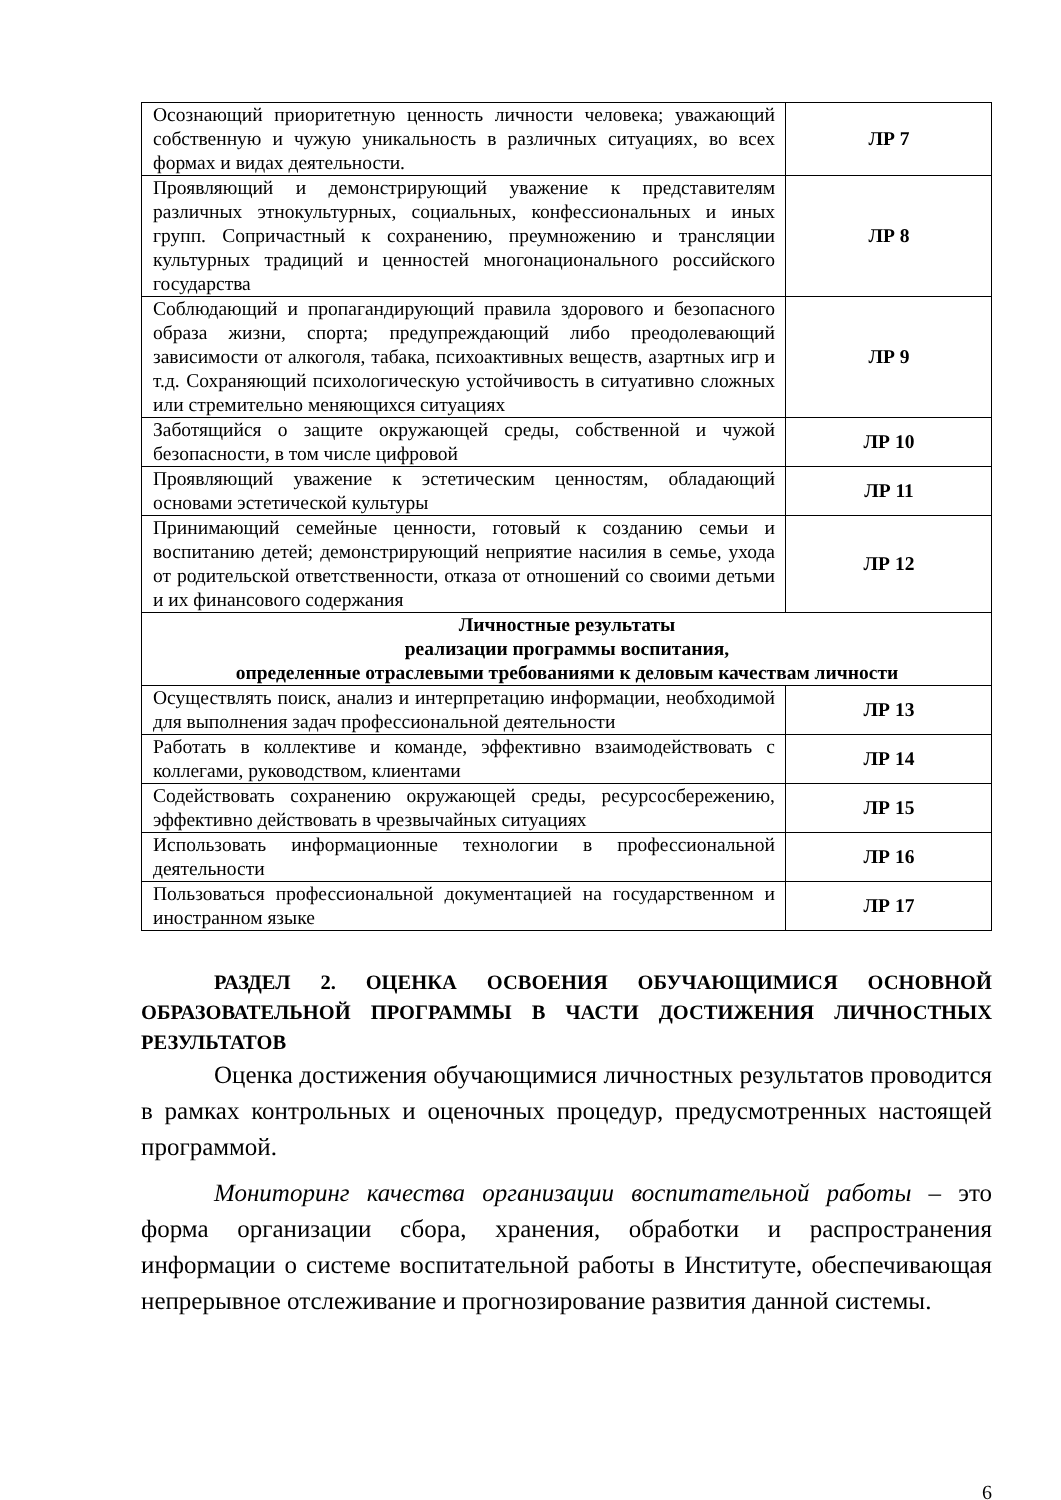| Осознающий приоритетную ценность личности человека; уважающий собственную и чужую уникальность в различных ситуациях, во всех формах и видах деятельности. | ЛР 7 |
| Проявляющий и демонстрирующий уважение к представителям различных этнокультурных, социальных, конфессиональных и иных групп. Сопричастный к сохранению, преумножению и трансляции культурных традиций и ценностей многонационального российского государства | ЛР 8 |
| Соблюдающий и пропагандирующий правила здорового и безопасного образа жизни, спорта; предупреждающий либо преодолевающий зависимости от алкоголя, табака, психоактивных веществ, азартных игр и т.д. Сохраняющий психологическую устойчивость в ситуативно сложных или стремительно меняющихся ситуациях | ЛР 9 |
| Заботящийся о защите окружающей среды, собственной и чужой безопасности, в том числе цифровой | ЛР 10 |
| Проявляющий уважение к эстетическим ценностям, обладающий основами эстетической культуры | ЛР 11 |
| Принимающий семейные ценности, готовый к созданию семьи и воспитанию детей; демонстрирующий неприятие насилия в семье, ухода от родительской ответственности, отказа от отношений со своими детьми и их финансового содержания | ЛР 12 |
| Личностные результаты реализации программы воспитания, определенные отраслевыми требованиями к деловым качествам личности | |
| Осуществлять поиск, анализ и интерпретацию информации, необходимой для выполнения задач профессиональной деятельности | ЛР 13 |
| Работать в коллективе и команде, эффективно взаимодействовать с коллегами, руководством, клиентами | ЛР 14 |
| Содействовать сохранению окружающей среды, ресурсосбережению, эффективно действовать в чрезвычайных ситуациях | ЛР 15 |
| Использовать информационные технологии в профессиональной деятельности | ЛР 16 |
| Пользоваться профессиональной документацией на государственном и иностранном языке | ЛР 17 |
РАЗДЕЛ 2. ОЦЕНКА ОСВОЕНИЯ ОБУЧАЮЩИМИСЯ ОСНОВНОЙ ОБРАЗОВАТЕЛЬНОЙ ПРОГРАММЫ В ЧАСТИ ДОСТИЖЕНИЯ ЛИЧНОСТНЫХ РЕЗУЛЬТАТОВ
Оценка достижения обучающимися личностных результатов проводится в рамках контрольных и оценочных процедур, предусмотренных настоящей программой.
Мониторинг качества организации воспитательной работы – это форма организации сбора, хранения, обработки и распространения информации о системе воспитательной работы в Институте, обеспечивающая непрерывное отслеживание и прогнозирование развития данной системы.
6